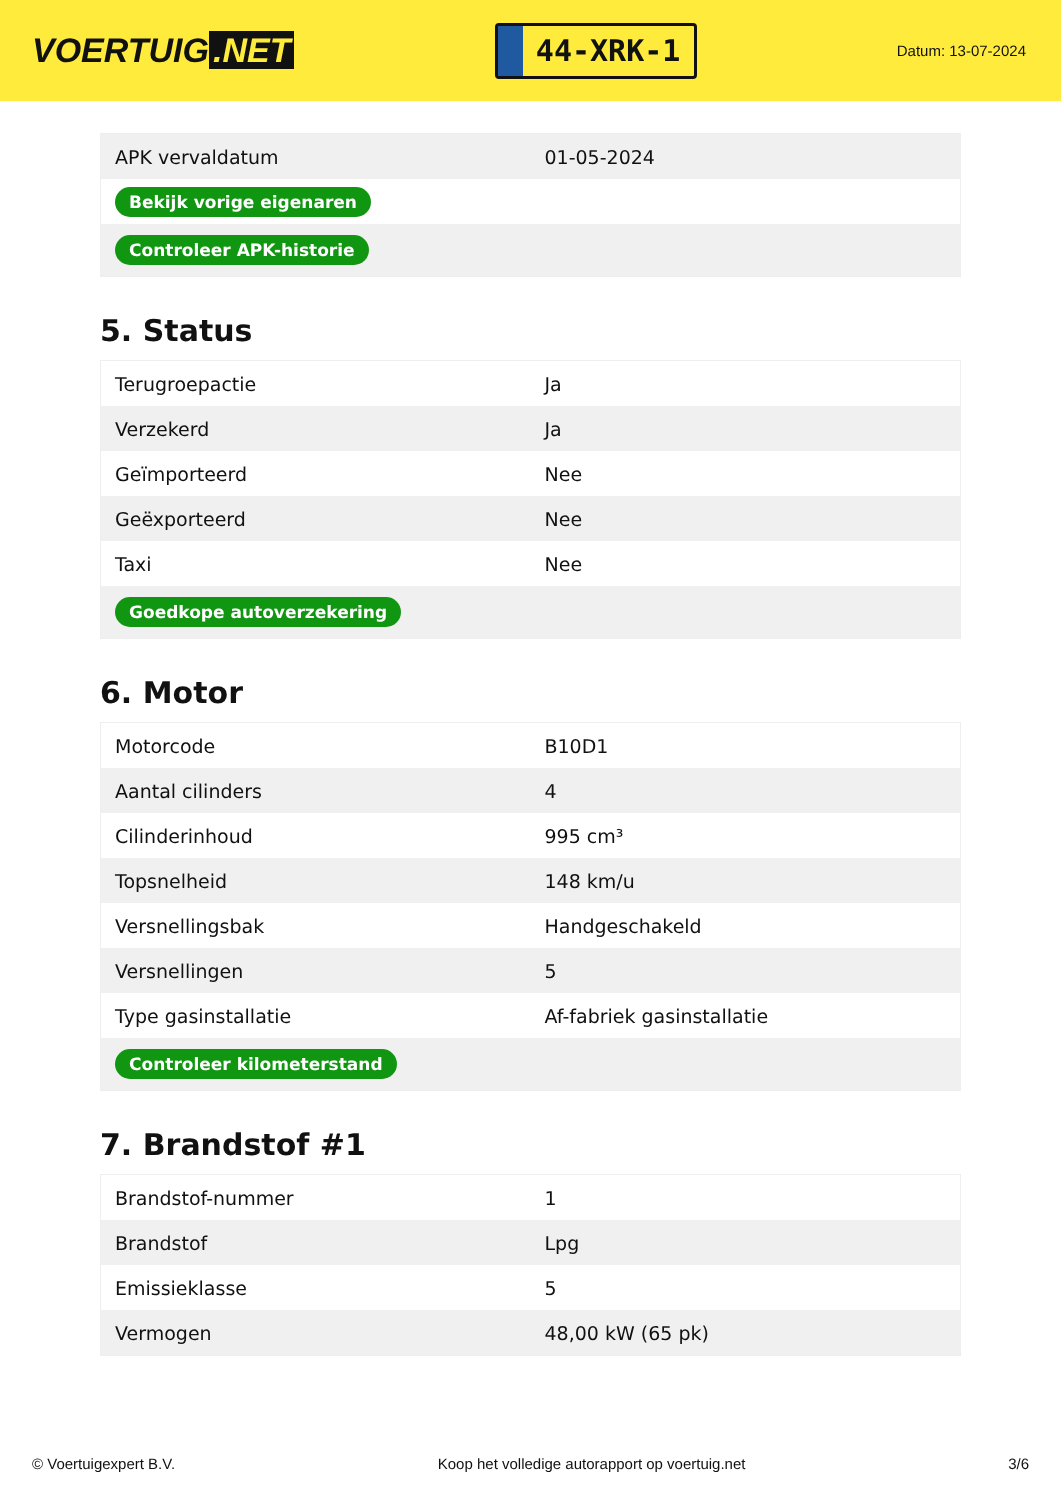VOERTUIG.NET
44-XRK-1
Datum: 13-07-2024
| APK vervaldatum | 01-05-2024 |
| Bekijk vorige eigenaren | |
| Controleer APK-historie | |
5. Status
| Terugroepactie | Ja |
| Verzekerd | Ja |
| Geïmporteerd | Nee |
| Geëxporteerd | Nee |
| Taxi | Nee |
| Goedkope autoverzekering | |
6. Motor
| Motorcode | B10D1 |
| Aantal cilinders | 4 |
| Cilinderinhoud | 995 cm³ |
| Topsnelheid | 148 km/u |
| Versnellingsbak | Handgeschakeld |
| Versnellingen | 5 |
| Type gasinstallatie | Af-fabriek gasinstallatie |
| Controleer kilometerstand | |
7. Brandstof #1
| Brandstof-nummer | 1 |
| Brandstof | Lpg |
| Emissieklasse | 5 |
| Vermogen | 48,00 kW (65 pk) |
© Voertuigexpert B.V. Koop het volledige autorapport op voertuig.net 3/6